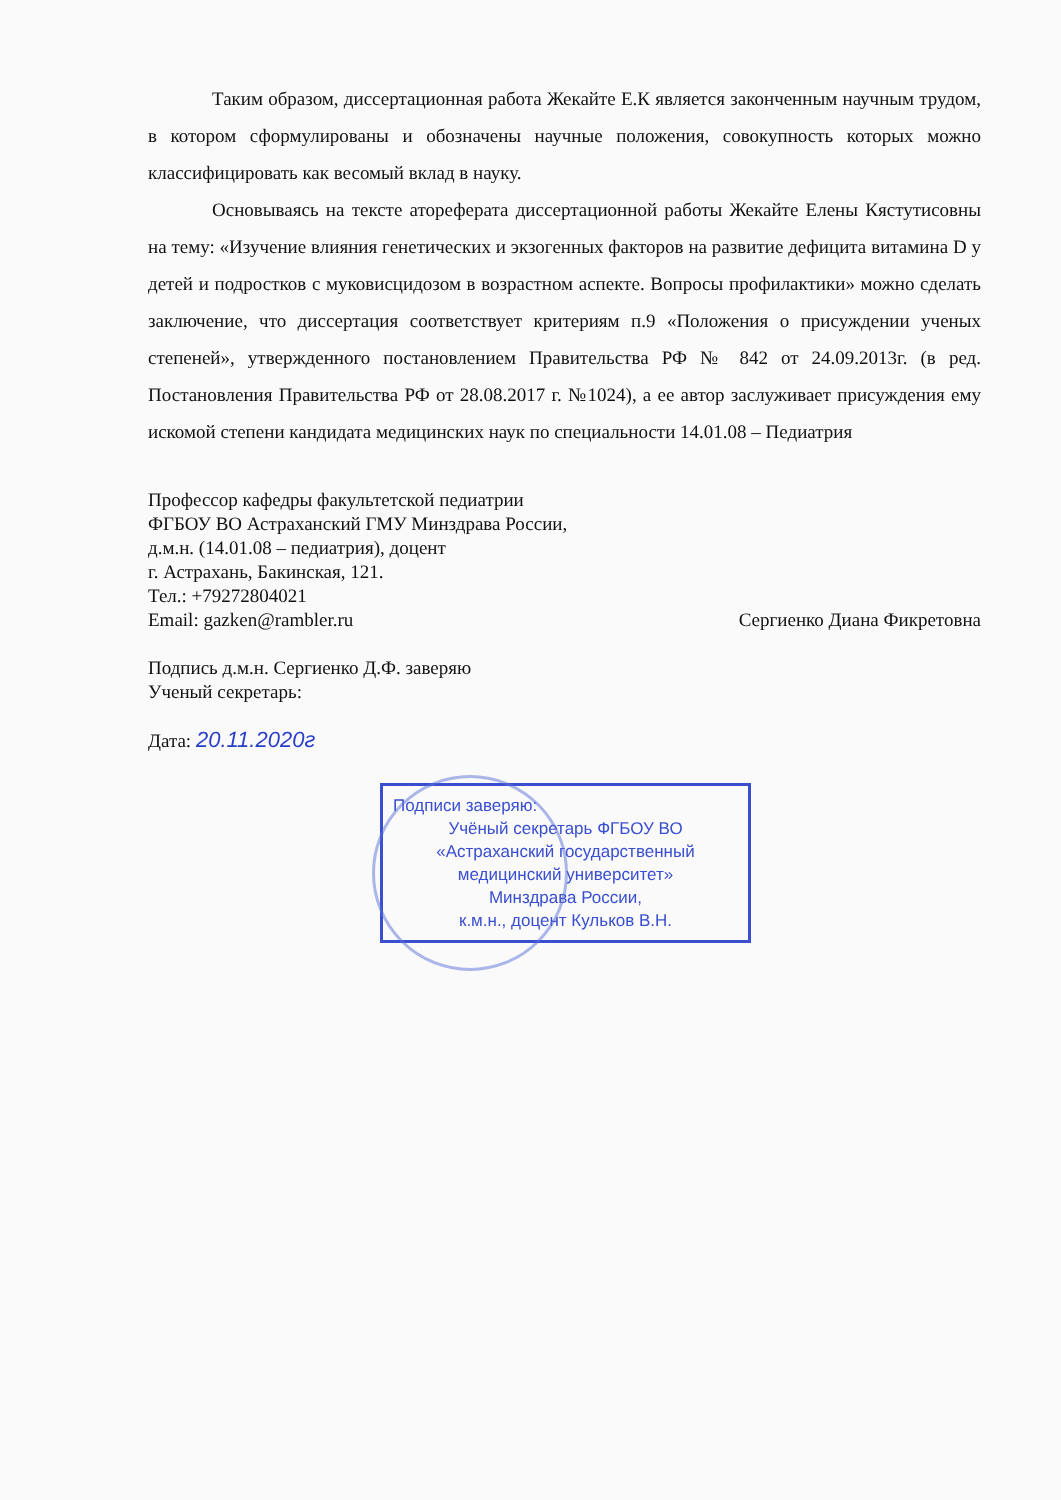Таким образом, диссертационная работа Жекайте Е.К является законченным научным трудом, в котором сформулированы и обозначены научные положения, совокупность которых можно классифицировать как весомый вклад в науку.
Основываясь на тексте атореферата диссертационной работы Жекайте Елены Кястутисовны на тему: «Изучение влияния генетических и экзогенных факторов на развитие дефицита витамина D у детей и подростков с муковисцидозом в возрастном аспекте. Вопросы профилактики» можно сделать заключение, что диссертация соответствует критериям п.9 «Положения о присуждении ученых степеней», утвержденного постановлением Правительства РФ № 842 от 24.09.2013г. (в ред. Постановления Правительства РФ от 28.08.2017 г. №1024), а ее автор заслуживает присуждения ему искомой степени кандидата медицинских наук по специальности 14.01.08 – Педиатрия
Профессор кафедры факультетской педиатрии
ФГБОУ ВО Астраханский ГМУ Минздрава России,
д.м.н. (14.01.08 – педиатрия), доцент
г. Астрахань, Бакинская, 121.
Тел.: +79272804021
Email: gazken@rambler.ru Сергиенко Диана Фикретовна
Подпись д.м.н. Сергиенко Д.Ф. заверяю
Ученый секретарь:
Дата: 20.11.2020г
Подписи заверяю:
Учёный секретарь ФГБОУ ВО
«Астраханский государственный
медицинский университет»
Минздрава России,
к.м.н., доцент Кульков В.Н.